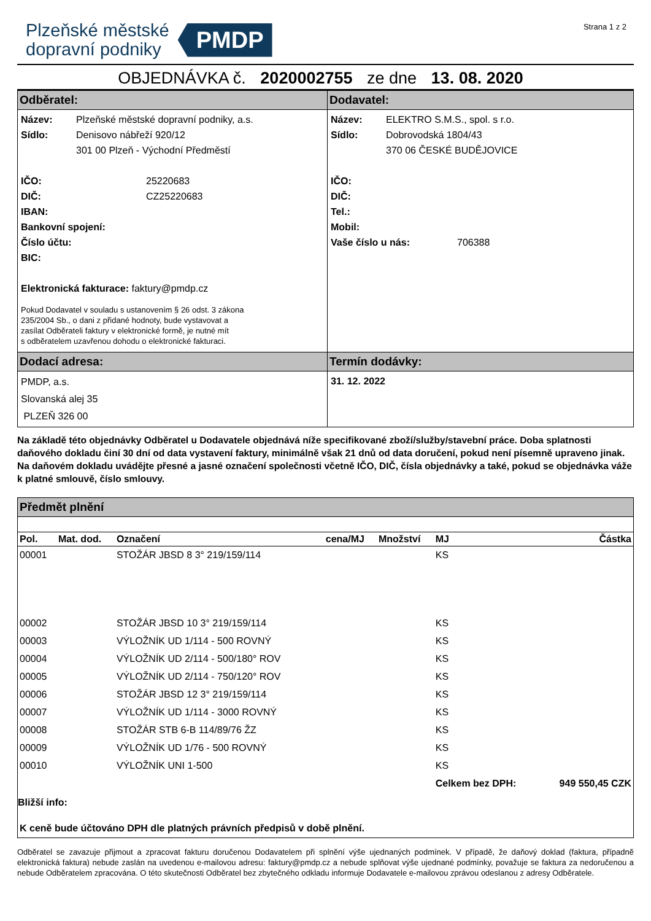Plzeňské městské
dopravní podniky
PMDP
Strana 1 z 2
OBJEDNÁVKA č. 2020002755 ze dne 13. 08. 2020
Odběratel:
Dodavatel:
Název: Plzeňské městské dopravní podniky, a.s.
Sídlo: Denisovo nábřeží 920/12
301 00 Plzeň - Východní Předměstí
IČO: 25220683
DIČ: CZ25220683
IBAN:
Bankovní spojení:
Číslo účtu:
BIC:
Elektronická fakturace: faktury@pmdp.cz
Pokud Dodavatel v souladu s ustanovením § 26 odst. 3 zákona
235/2004 Sb., o dani z přidané hodnoty, bude vystavovat a
zasílat Odběrateli faktury v elektronické formě, je nutné mít
s odběratelem uzavřenou dohodu o elektronické fakturaci.
Název: ELEKTRO S.M.S., spol. s r.o.
Sídlo: Dobrovodská 1804/43
370 06 ČESKÉ BUDĚJOVICE
IČO:
DIČ:
Tel.:
Mobil:
Vaše číslo u nás: 706388
Dodací adresa:
Termín dodávky:
PMDP, a.s.
Slovanská alej 35
PLZEŇ 326 00
31. 12. 2022
Na základě této objednávky Odběratel u Dodavatele objednává níže specifikované zboží/služby/stavební práce. Doba splatnosti daňového dokladu činí 30 dní od data vystavení faktury, minimálně však 21 dnů od data doručení, pokud není písemně upraveno jinak. Na daňovém dokladu uvádějte přesné a jasné označení společnosti včetně IČO, DIČ, čísla objednávky a také, pokud se objednávka váže k platné smlouvě, číslo smlouvy.
Předmět plnění
| Pol. | Mat. dod. | Označení | cena/MJ | Množství | MJ | Částka |
| --- | --- | --- | --- | --- | --- | --- |
| 00001 | | STOŽÁR JBSD 8 3° 219/159/114 | | | KS | |
| 00002 | | STOŽÁR JBSD 10 3° 219/159/114 | | | KS | |
| 00003 | | VÝLOŽNÍK UD 1/114 - 500 ROVNÝ | | | KS | |
| 00004 | | VÝLOŽNÍK UD 2/114 - 500/180° ROV | | | KS | |
| 00005 | | VÝLOŽNÍK UD 2/114 - 750/120° ROV | | | KS | |
| 00006 | | STOŽÁR JBSD 12 3° 219/159/114 | | | KS | |
| 00007 | | VÝLOŽNÍK UD 1/114 - 3000 ROVNÝ | | | KS | |
| 00008 | | STOŽÁR STB 6-B 114/89/76 ŽZ | | | KS | |
| 00009 | | VÝLOŽNÍK UD 1/76 - 500 ROVNÝ | | | KS | |
| 00010 | | VÝLOŽNÍK UNI 1-500 | | | KS | |
| | | | | | Celkem bez DPH: | 949 550,45 CZK |
Bližší info:
K ceně bude účtováno DPH dle platných právních předpisů v době plnění.
Odběratel se zavazuje přijmout a zpracovat fakturu doručenou Dodavatelem při splnění výše ujednaných podmínek. V případě, že daňový doklad (faktura, případně elektronická faktura) nebude zaslán na uvedenou e-mailovou adresu: faktury@pmdp.cz a nebude splňovat výše ujednané podmínky, považuje se faktura za nedoručenou a nebude Odběratelem zpracována. O této skutečnosti Odběratel bez zbytečného odkladu informuje Dodavatele e-mailovou zprávou odeslanou z adresy Odběratele.